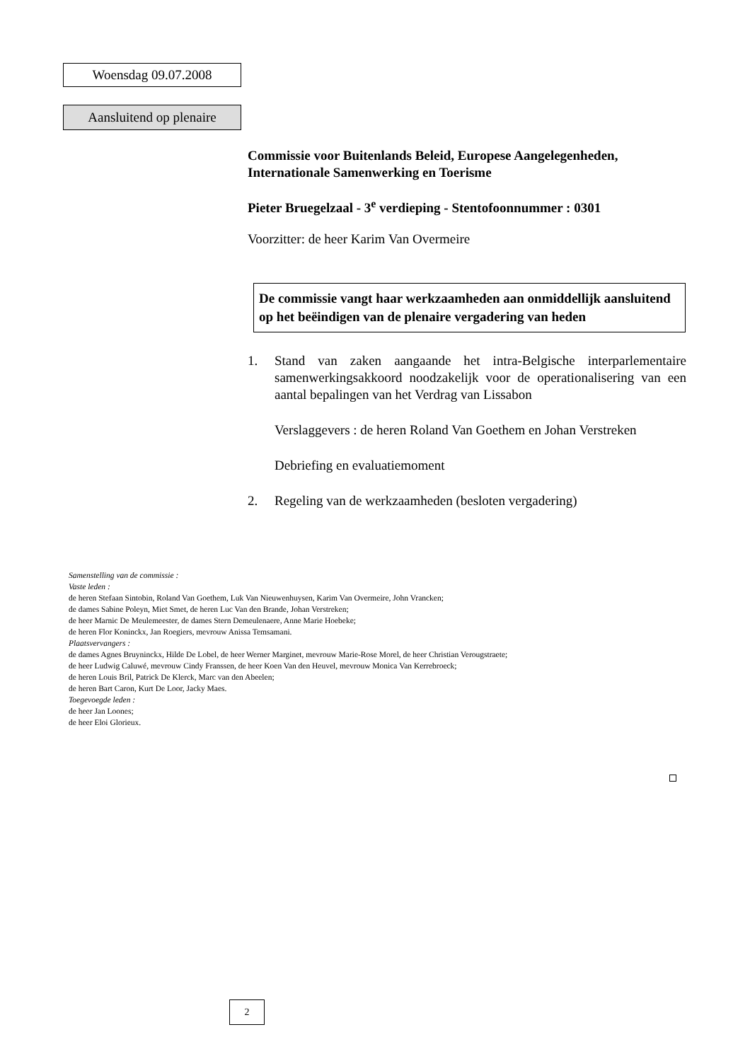Woensdag 09.07.2008
Aansluitend op plenaire
Commissie voor Buitenlands Beleid, Europese Aangelegenheden, Internationale Samenwerking en Toerisme
Pieter Bruegelzaal - 3<sup>e</sup> verdieping - Stentofoonnummer : 0301
Voorzitter: de heer Karim Van Overmeire
De commissie vangt haar werkzaamheden aan onmiddellijk aansluitend op het beëindigen van de plenaire vergadering van heden
1. Stand van zaken aangaande het intra-Belgische interparlementaire samenwerkingsakkoord noodzakelijk voor de operationalisering van een aantal bepalingen van het Verdrag van Lissabon
Verslaggevers : de heren Roland Van Goethem en Johan Verstreken
Debriefing en evaluatiemoment
2. Regeling van de werkzaamheden (besloten vergadering)
Samenstelling van de commissie :
Vaste leden :
de heren Stefaan Sintobin, Roland Van Goethem, Luk Van Nieuwenhuysen, Karim Van Overmeire, John Vrancken;
de dames Sabine Poleyn, Miet Smet, de heren Luc Van den Brande, Johan Verstreken;
de heer Marnic De Meulemeester, de dames Stern Demeulenaere, Anne Marie Hoebeke;
de heren Flor Koninckx, Jan Roegiers, mevrouw Anissa Temsamani.
Plaatsvervangers :
de dames Agnes Bruyninckx, Hilde De Lobel, de heer Werner Marginet, mevrouw Marie-Rose Morel, de heer Christian Verougstraete;
de heer Ludwig Caluwé, mevrouw Cindy Franssen, de heer Koen Van den Heuvel, mevrouw Monica Van Kerrebroeck;
de heren Louis Bril, Patrick De Klerck, Marc van den Abeelen;
de heren Bart Caron, Kurt De Loor, Jacky Maes.
Toegevoegde leden :
de heer Jan Loones;
de heer Eloi Glorieux.
2